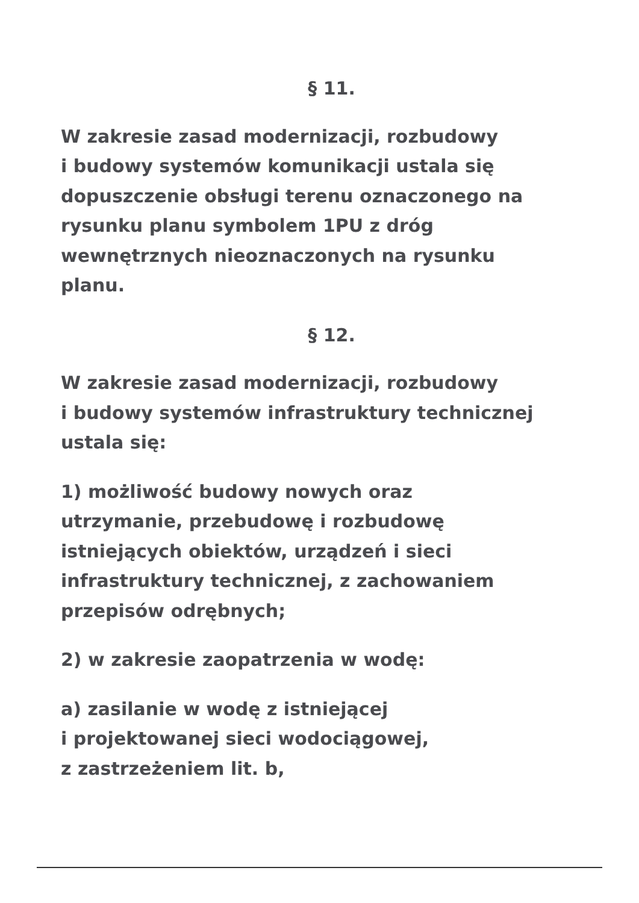§ 11.
W zakresie zasad modernizacji, rozbudowy
i budowy systemów komunikacji ustala się
dopuszczenie obsługi terenu oznaczonego na
rysunku planu symbolem 1PU z dróg
wewnętrznych nieoznaczonych na rysunku
planu.
§ 12.
W zakresie zasad modernizacji, rozbudowy
i budowy systemów infrastruktury technicznej
ustala się:
1) możliwość budowy nowych oraz
utrzymanie, przebudowę i rozbudowę
istniejących obiektów, urządzeń i sieci
infrastruktury technicznej, z zachowaniem
przepisów odrębnych;
2) w zakresie zaopatrzenia w wodę:
a) zasilanie w wodę z istniejącej
i projektowanej sieci wodociągowej,
z zastrzeżeniem lit. b,